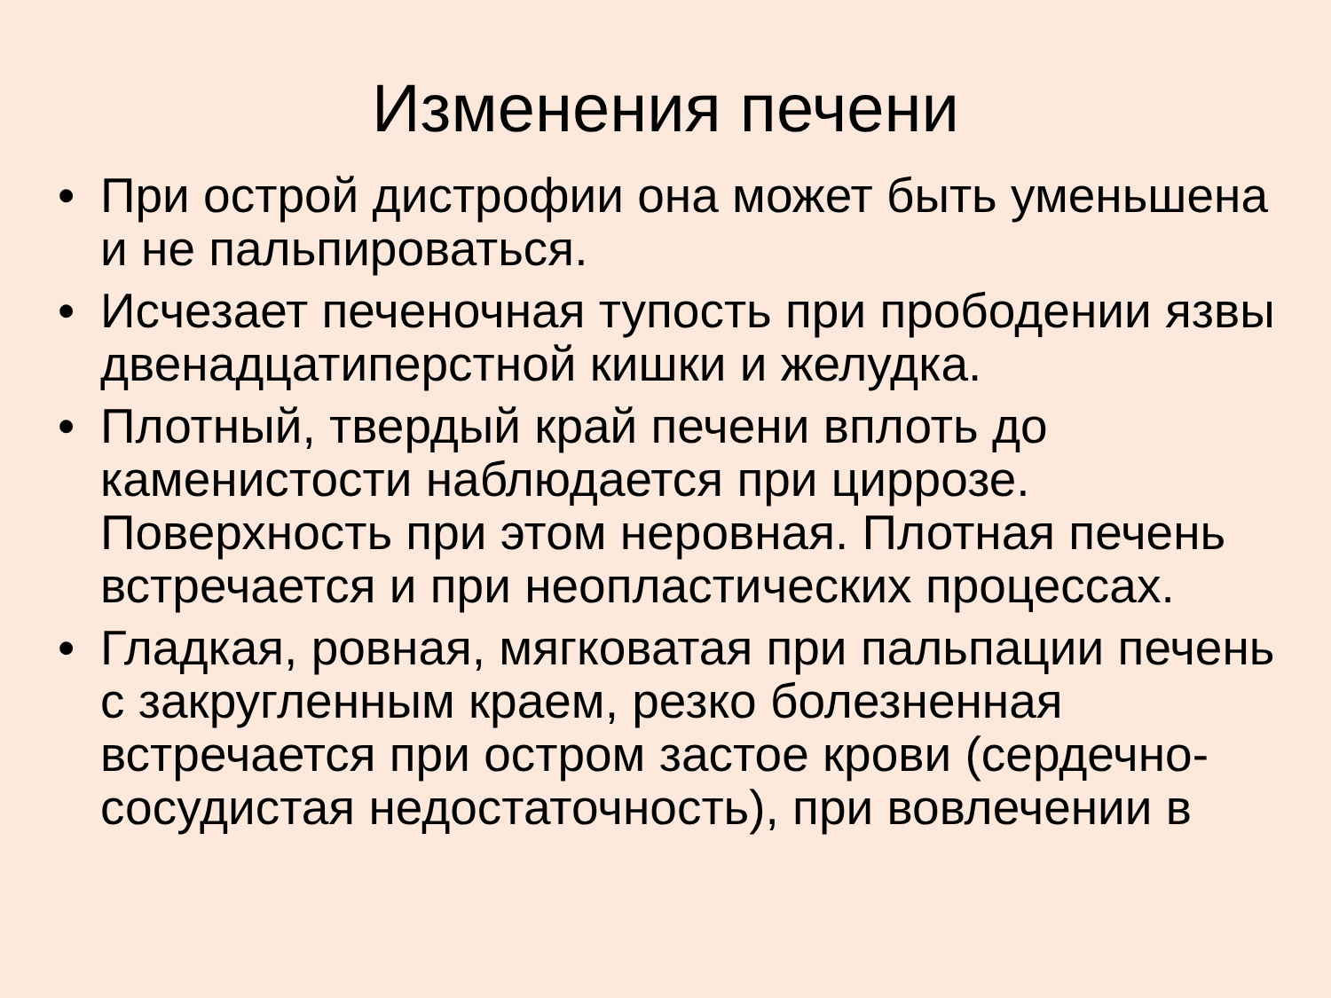Изменения печени
• При острой дистрофии она может быть уменьшена и не пальпироваться.
• Исчезает печеночная тупость при прободении язвы двенадцатиперстной кишки и желудка.
• Плотный, твердый край печени вплоть до каменистости наблюдается при циррозе. Поверхность при этом неровная. Плотная печень встречается и при неопластических процессах.
• Гладкая, ровная, мягковатая при пальпации печень с закругленным краем, резко болезненная встречается при остром застое крови (сердечно-сосудистая недостаточность), при вовлечении в